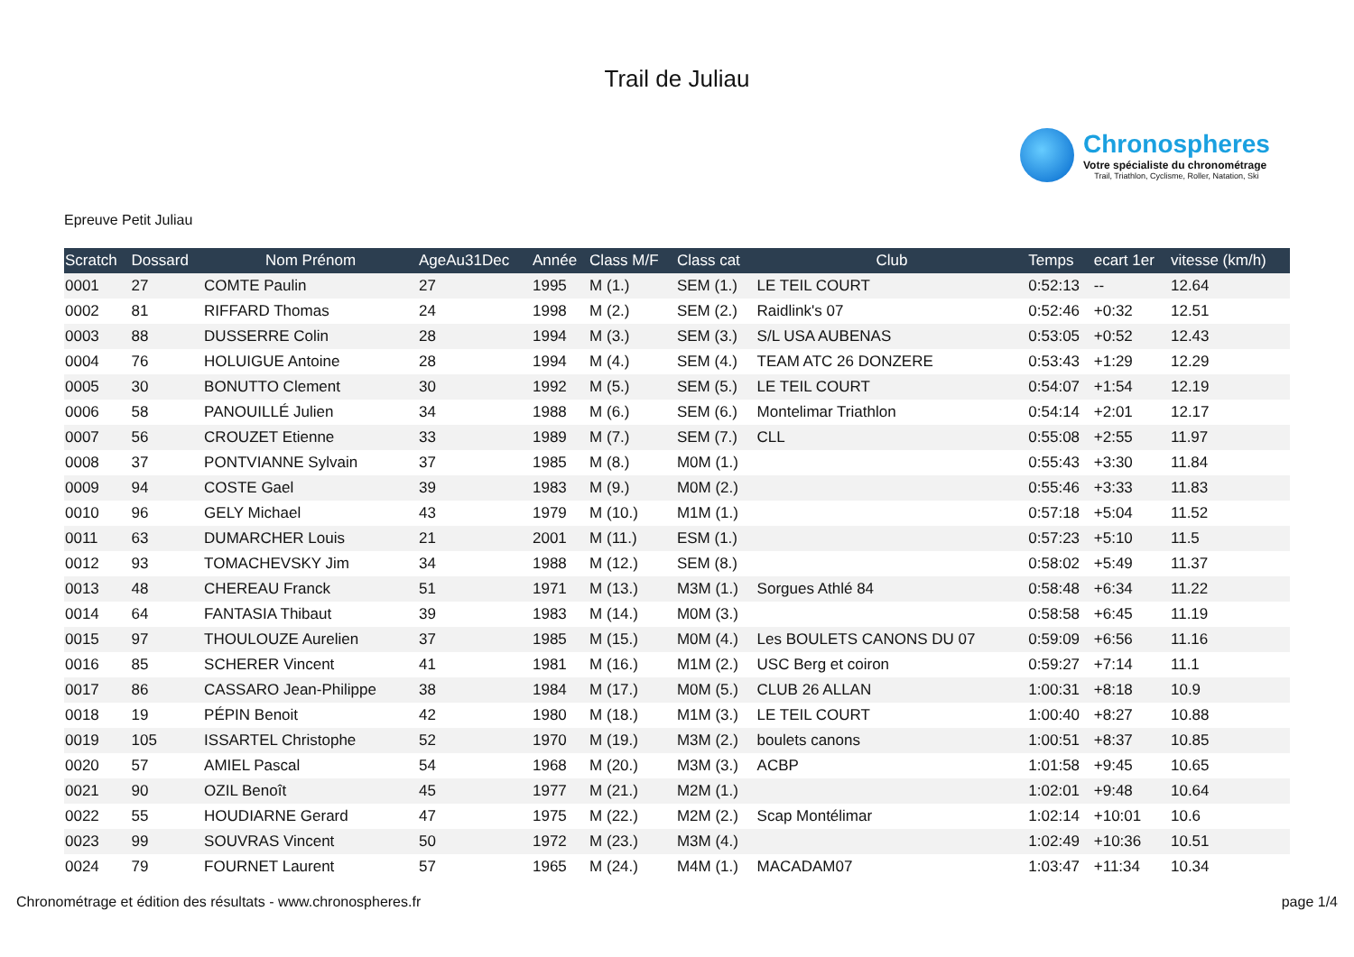Trail de Juliau
Chronospheres
Votre spécialiste du chronométrage
Trail, Triathlon, Cyclisme, Roller, Natation, Ski
Epreuve Petit Juliau
| Scratch | Dossard | Nom Prénom | AgeAu31Dec | Année | Class M/F | Class cat | Club | Temps | ecart 1er | vitesse (km/h) |
| --- | --- | --- | --- | --- | --- | --- | --- | --- | --- | --- |
| 0001 | 27 | COMTE Paulin | 27 | 1995 | M (1.) | SEM (1.) | LE TEIL COURT | 0:52:13 | -- | 12.64 |
| 0002 | 81 | RIFFARD Thomas | 24 | 1998 | M (2.) | SEM (2.) | Raidlink's 07 | 0:52:46 | +0:32 | 12.51 |
| 0003 | 88 | DUSSERRE Colin | 28 | 1994 | M (3.) | SEM (3.) | S/L USA AUBENAS | 0:53:05 | +0:52 | 12.43 |
| 0004 | 76 | HOLUIGUE Antoine | 28 | 1994 | M (4.) | SEM (4.) | TEAM ATC 26 DONZERE | 0:53:43 | +1:29 | 12.29 |
| 0005 | 30 | BONUTTO Clement | 30 | 1992 | M (5.) | SEM (5.) | LE TEIL COURT | 0:54:07 | +1:54 | 12.19 |
| 0006 | 58 | PANOUILLÉ Julien | 34 | 1988 | M (6.) | SEM (6.) | Montelimar Triathlon | 0:54:14 | +2:01 | 12.17 |
| 0007 | 56 | CROUZET Etienne | 33 | 1989 | M (7.) | SEM (7.) | CLL | 0:55:08 | +2:55 | 11.97 |
| 0008 | 37 | PONTVIANNE Sylvain | 37 | 1985 | M (8.) | M0M (1.) | | 0:55:43 | +3:30 | 11.84 |
| 0009 | 94 | COSTE Gael | 39 | 1983 | M (9.) | M0M (2.) | | 0:55:46 | +3:33 | 11.83 |
| 0010 | 96 | GELY Michael | 43 | 1979 | M (10.) | M1M (1.) | | 0:57:18 | +5:04 | 11.52 |
| 0011 | 63 | DUMARCHER Louis | 21 | 2001 | M (11.) | ESM (1.) | | 0:57:23 | +5:10 | 11.5 |
| 0012 | 93 | TOMACHEVSKY Jim | 34 | 1988 | M (12.) | SEM (8.) | | 0:58:02 | +5:49 | 11.37 |
| 0013 | 48 | CHEREAU Franck | 51 | 1971 | M (13.) | M3M (1.) | Sorgues Athlé 84 | 0:58:48 | +6:34 | 11.22 |
| 0014 | 64 | FANTASIA Thibaut | 39 | 1983 | M (14.) | M0M (3.) | | 0:58:58 | +6:45 | 11.19 |
| 0015 | 97 | THOULOUZE Aurelien | 37 | 1985 | M (15.) | M0M (4.) | Les BOULETS CANONS DU 07 | 0:59:09 | +6:56 | 11.16 |
| 0016 | 85 | SCHERER Vincent | 41 | 1981 | M (16.) | M1M (2.) | USC Berg et coiron | 0:59:27 | +7:14 | 11.1 |
| 0017 | 86 | CASSARO Jean-Philippe | 38 | 1984 | M (17.) | M0M (5.) | CLUB 26 ALLAN | 1:00:31 | +8:18 | 10.9 |
| 0018 | 19 | PÉPIN Benoit | 42 | 1980 | M (18.) | M1M (3.) | LE TEIL COURT | 1:00:40 | +8:27 | 10.88 |
| 0019 | 105 | ISSARTEL Christophe | 52 | 1970 | M (19.) | M3M (2.) | boulets canons | 1:00:51 | +8:37 | 10.85 |
| 0020 | 57 | AMIEL Pascal | 54 | 1968 | M (20.) | M3M (3.) | ACBP | 1:01:58 | +9:45 | 10.65 |
| 0021 | 90 | OZIL Benoît | 45 | 1977 | M (21.) | M2M (1.) | | 1:02:01 | +9:48 | 10.64 |
| 0022 | 55 | HOUDIARNE Gerard | 47 | 1975 | M (22.) | M2M (2.) | Scap Montélimar | 1:02:14 | +10:01 | 10.6 |
| 0023 | 99 | SOUVRAS Vincent | 50 | 1972 | M (23.) | M3M (4.) | | 1:02:49 | +10:36 | 10.51 |
| 0024 | 79 | FOURNET Laurent | 57 | 1965 | M (24.) | M4M (1.) | MACADAM07 | 1:03:47 | +11:34 | 10.34 |
Chronométrage et édition des résultats - www.chronospheres.fr page 1/4